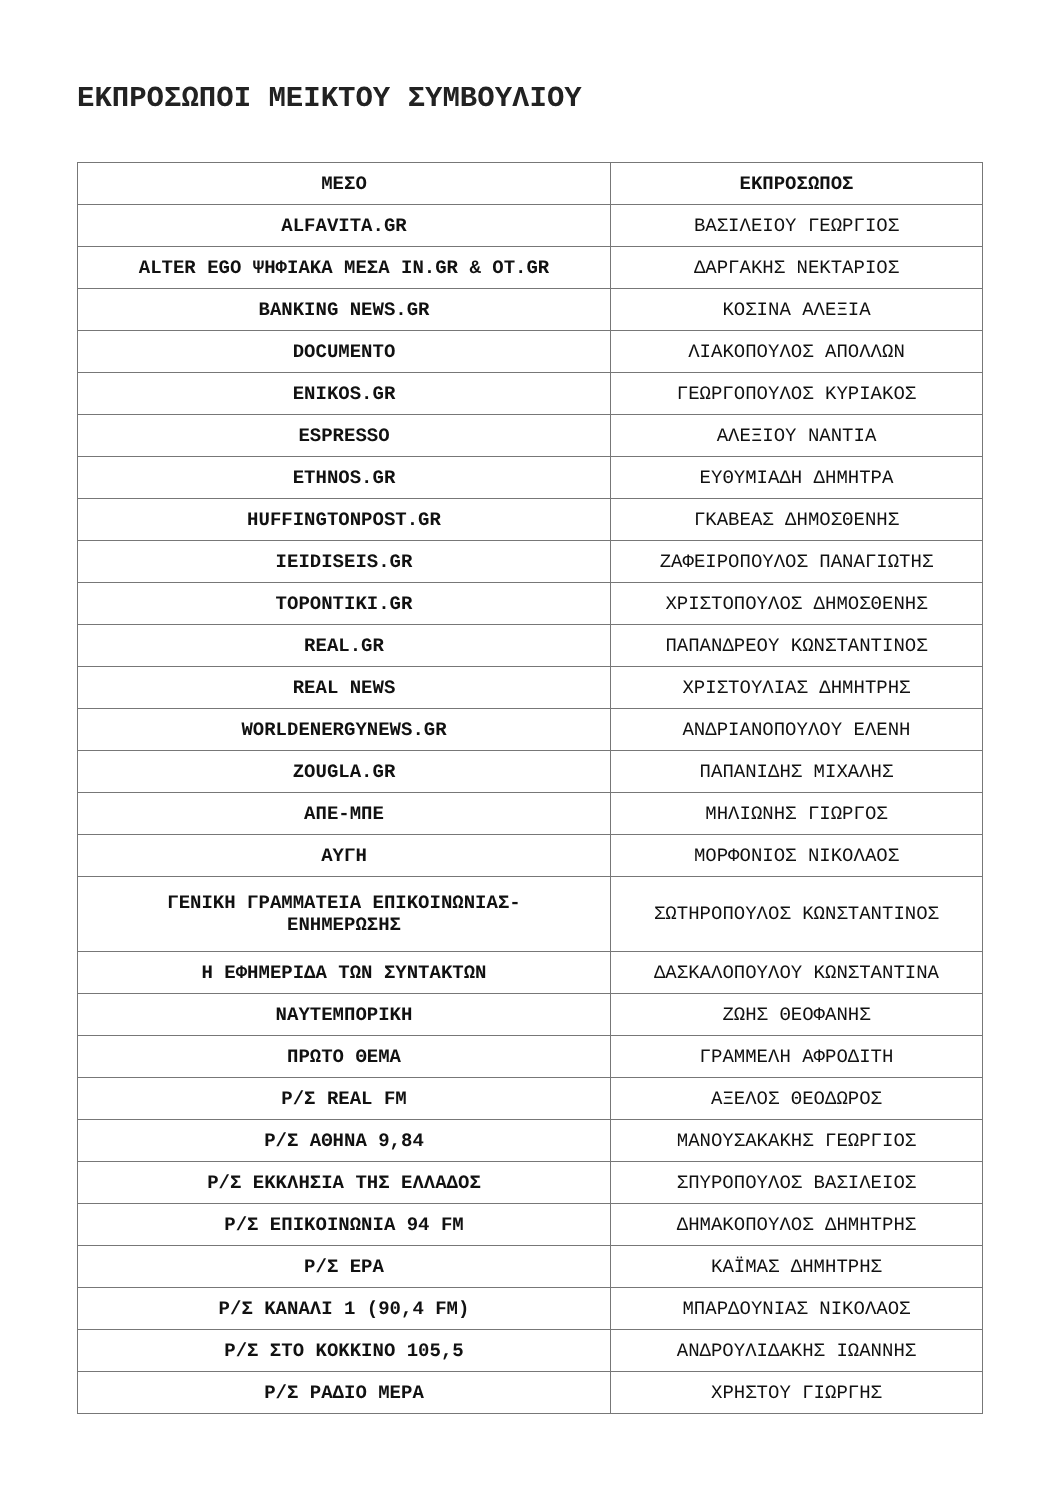ΕΚΠΡΟΣΩΠΟΙ ΜΕΙΚΤΟΥ ΣΥΜΒΟΥΛΙΟΥ
| ΜΕΣΟ | ΕΚΠΡΟΣΩΠΟΣ |
| --- | --- |
| ALFAVITA.GR | ΒΑΣΙΛΕΙΟΥ ΓΕΩΡΓΙΟΣ |
| ALTER EGO ΨΗΦΙΑΚΑ ΜΕΣΑ IN.GR & OT.GR | ΔΑΡΓΑΚΗΣ ΝΕΚΤΑΡΙΟΣ |
| BANKING NEWS.GR | ΚΟΣΙΝΑ ΑΛΕΞΙΑ |
| DOCUMENTO | ΛΙΑΚΟΠΟΥΛΟΣ ΑΠΟΛΛΩΝ |
| ENIKOS.GR | ΓΕΩΡΓΟΠΟΥΛΟΣ ΚΥΡΙΑΚΟΣ |
| ESPRESSO | ΑΛΕΞΙΟΥ ΝΑΝΤΙΑ |
| ETHNOS.GR | ΕΥΘΥΜΙΑΔΗ ΔΗΜΗΤΡΑ |
| HUFFINGTONPOST.GR | ΓΚΑΒΕΑΣ ΔΗΜΟΣΘΕΝΗΣ |
| IEIDISEIS.GR | ΖΑΦΕΙΡΟΠΟΥΛΟΣ ΠΑΝΑΓΙΩΤΗΣ |
| TOPONTIKI.GR | ΧΡΙΣΤΟΠΟΥΛΟΣ ΔΗΜΟΣΘΕΝΗΣ |
| REAL.GR | ΠΑΠΑΝΔΡΕΟΥ ΚΩΝΣΤΑΝΤΙΝΟΣ |
| REAL NEWS | ΧΡΙΣΤΟΥΛΙΑΣ ΔΗΜΗΤΡΗΣ |
| WORLDENERGYNEWS.GR | ΑΝΔΡΙΑΝΟΠΟΥΛΟΥ ΕΛΕΝΗ |
| ZOUGLA.GR | ΠΑΠΑΝΙΔΗΣ ΜΙΧΑΛΗΣ |
| ΑΠΕ-ΜΠΕ | ΜΗΛΙΩΝΗΣ ΓΙΩΡΓΟΣ |
| ΑΥΓΗ | ΜΟΡΦΟΝΙΟΣ ΝΙΚΟΛΑΟΣ |
| ΓΕΝΙΚΗ ΓΡΑΜΜΑΤΕΙΑ ΕΠΙΚΟΙΝΩΝΙΑΣ- ΕΝΗΜΕΡΩΣΗΣ | ΣΩΤΗΡΟΠΟΥΛΟΣ ΚΩΝΣΤΑΝΤΙΝΟΣ |
| Η ΕΦΗΜΕΡΙΔΑ ΤΩΝ ΣΥΝΤΑΚΤΩΝ | ΔΑΣΚΑΛΟΠΟΥΛΟΥ ΚΩΝΣΤΑΝΤΙΝΑ |
| ΝΑΥΤΕΜΠΟΡΙΚΗ | ΖΩΗΣ ΘΕΟΦΑΝΗΣ |
| ΠΡΩΤΟ ΘΕΜΑ | ΓΡΑΜΜΕΛΗ ΑΦΡΟΔΙΤΗ |
| Ρ/Σ REAL FM | ΑΞΕΛΟΣ ΘΕΟΔΩΡΟΣ |
| Ρ/Σ ΑΘΗΝΑ 9,84 | ΜΑΝΟΥΣΑΚΑΚΗΣ ΓΕΩΡΓΙΟΣ |
| Ρ/Σ ΕΚΚΛΗΣΙΑ ΤΗΣ ΕΛΛΑΔΟΣ | ΣΠΥΡΟΠΟΥΛΟΣ ΒΑΣΙΛΕΙΟΣ |
| Ρ/Σ ΕΠΙΚΟΙΝΩΝΙΑ 94 FM | ΔΗΜΑΚΟΠΟΥΛΟΣ ΔΗΜΗΤΡΗΣ |
| Ρ/Σ ΕΡΑ | ΚΑΪΜΑΣ ΔΗΜΗΤΡΗΣ |
| Ρ/Σ ΚΑΝΑΛΙ 1 (90,4 FM) | ΜΠΑΡΔΟΥΝΙΑΣ ΝΙΚΟΛΑΟΣ |
| Ρ/Σ ΣΤΟ ΚΟΚΚΙΝΟ 105,5 | ΑΝΔΡΟΥΛΙΔΑΚΗΣ ΙΩΑΝΝΗΣ |
| Ρ/Σ ΡΑΔΙΟ ΜΕΡΑ | ΧΡΗΣΤΟΥ ΓΙΩΡΓΗΣ |